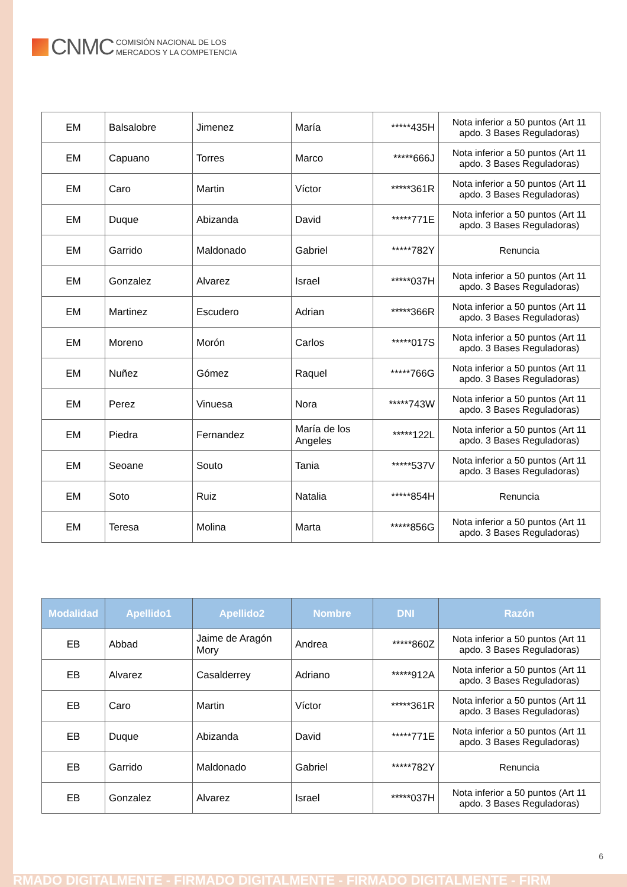CNMC
COMISIÓN NACIONAL DE LOS
MERCADOS Y LA COMPETENCIA
| EM | Balsalobre | Jimenez | María | *****435H | Nota inferior a 50 puntos (Art 11 apdo. 3 Bases Reguladoras) |
| EM | Capuano | Torres | Marco | *****666J | Nota inferior a 50 puntos (Art 11 apdo. 3 Bases Reguladoras) |
| EM | Caro | Martin | Víctor | *****361R | Nota inferior a 50 puntos (Art 11 apdo. 3 Bases Reguladoras) |
| EM | Duque | Abizanda | David | *****771E | Nota inferior a 50 puntos (Art 11 apdo. 3 Bases Reguladoras) |
| EM | Garrido | Maldonado | Gabriel | *****782Y | Renuncia |
| EM | Gonzalez | Alvarez | Israel | *****037H | Nota inferior a 50 puntos (Art 11 apdo. 3 Bases Reguladoras) |
| EM | Martinez | Escudero | Adrian | *****366R | Nota inferior a 50 puntos (Art 11 apdo. 3 Bases Reguladoras) |
| EM | Moreno | Morón | Carlos | *****017S | Nota inferior a 50 puntos (Art 11 apdo. 3 Bases Reguladoras) |
| EM | Nuñez | Gómez | Raquel | *****766G | Nota inferior a 50 puntos (Art 11 apdo. 3 Bases Reguladoras) |
| EM | Perez | Vinuesa | Nora | *****743W | Nota inferior a 50 puntos (Art 11 apdo. 3 Bases Reguladoras) |
| EM | Piedra | Fernandez | María de los Angeles | *****122L | Nota inferior a 50 puntos (Art 11 apdo. 3 Bases Reguladoras) |
| EM | Seoane | Souto | Tania | *****537V | Nota inferior a 50 puntos (Art 11 apdo. 3 Bases Reguladoras) |
| EM | Soto | Ruiz | Natalia | *****854H | Renuncia |
| EM | Teresa | Molina | Marta | *****856G | Nota inferior a 50 puntos (Art 11 apdo. 3 Bases Reguladoras) |
| Modalidad | Apellido1 | Apellido2 | Nombre | DNI | Razón |
| --- | --- | --- | --- | --- | --- |
| EB | Abbad | Jaime de Aragón Mory | Andrea | *****860Z | Nota inferior a 50 puntos (Art 11 apdo. 3 Bases Reguladoras) |
| EB | Alvarez | Casalderrey | Adriano | *****912A | Nota inferior a 50 puntos (Art 11 apdo. 3 Bases Reguladoras) |
| EB | Caro | Martin | Víctor | *****361R | Nota inferior a 50 puntos (Art 11 apdo. 3 Bases Reguladoras) |
| EB | Duque | Abizanda | David | *****771E | Nota inferior a 50 puntos (Art 11 apdo. 3 Bases Reguladoras) |
| EB | Garrido | Maldonado | Gabriel | *****782Y | Renuncia |
| EB | Gonzalez | Alvarez | Israel | *****037H | Nota inferior a 50 puntos (Art 11 apdo. 3 Bases Reguladoras) |
6
RMADO DIGITALMENTE - FIRMADO DIGITALMENTE - FIRMADO DIGITALMENTE - FIRM